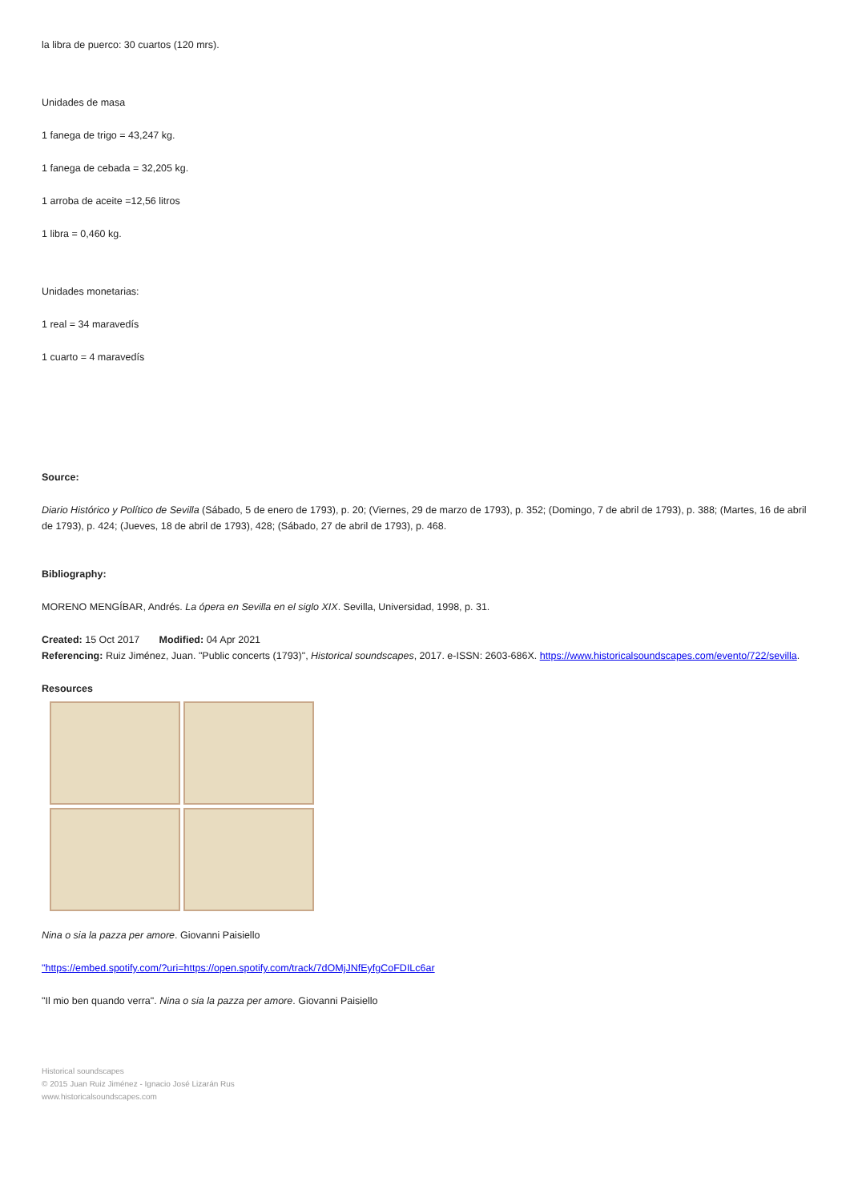la libra de puerco: 30 cuartos (120 mrs).
Unidades de masa
1 fanega de trigo = 43,247 kg.
1 fanega de cebada = 32,205 kg.
1 arroba de aceite =12,56 litros
1 libra = 0,460 kg.
Unidades monetarias:
1 real = 34 maravedís
1 cuarto = 4 maravedís
Source:
Diario Histórico y Político de Sevilla (Sábado, 5 de enero de 1793), p. 20; (Viernes, 29 de marzo de 1793), p. 352; (Domingo, 7 de abril de 1793), p. 388; (Martes, 16 de abril de 1793), p. 424; (Jueves, 18 de abril de 1793), 428; (Sábado, 27 de abril de 1793), p. 468.
Bibliography:
MORENO MENGÍBAR, Andrés. La ópera en Sevilla en el siglo XIX. Sevilla, Universidad, 1998, p. 31.
Created: 15 Oct 2017 Modified: 04 Apr 2021
Referencing: Ruiz Jiménez, Juan. "Public concerts (1793)", Historical soundscapes, 2017. e-ISSN: 2603-686X. https://www.historicalsoundscapes.com/evento/722/sevilla.
Resources
Nina o sia la pazza per amore. Giovanni Paisiello
"https://embed.spotify.com/?uri=https://open.spotify.com/track/7dOMjJNfEyfgCoFDILc6ar
"Il mio ben quando verra". Nina o sia la pazza per amore. Giovanni Paisiello
Historical soundscapes
© 2015 Juan Ruiz Jiménez - Ignacio José Lizarán Rus
www.historicalsoundscapes.com